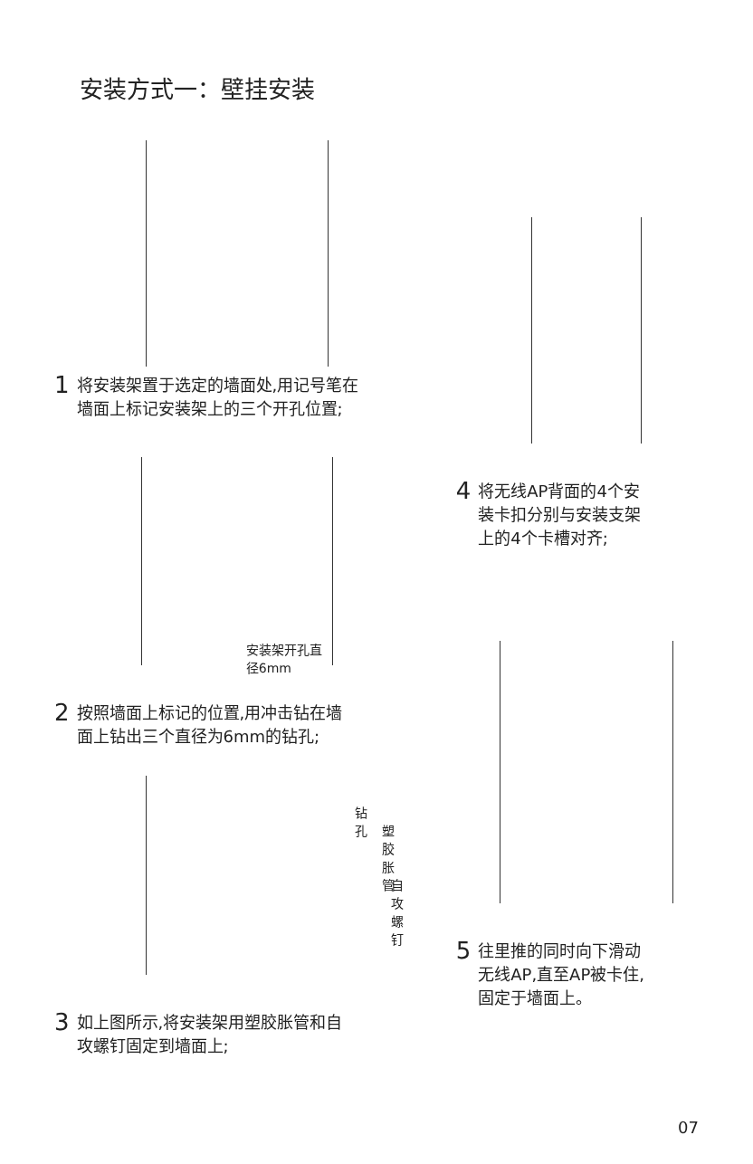安装方式一：壁挂安装
1 将安装架置于选定的墙面处,用记号笔在
墙面上标记安装架上的三个开孔位置;
安装架开孔直径6mm
2 按照墙面上标记的位置,用冲击钻在墙
面上钻出三个直径为6mm的钻孔;
钻孔
塑胶胀管
自攻螺钉
3 如上图所示,将安装架用塑胶胀管和自
攻螺钉固定到墙面上;
4 将无线AP背面的4个安
装卡扣分别与安装支架
上的4个卡槽对齐;
5 往里推的同时向下滑动
无线AP,直至AP被卡住,
固定于墙面上。
07